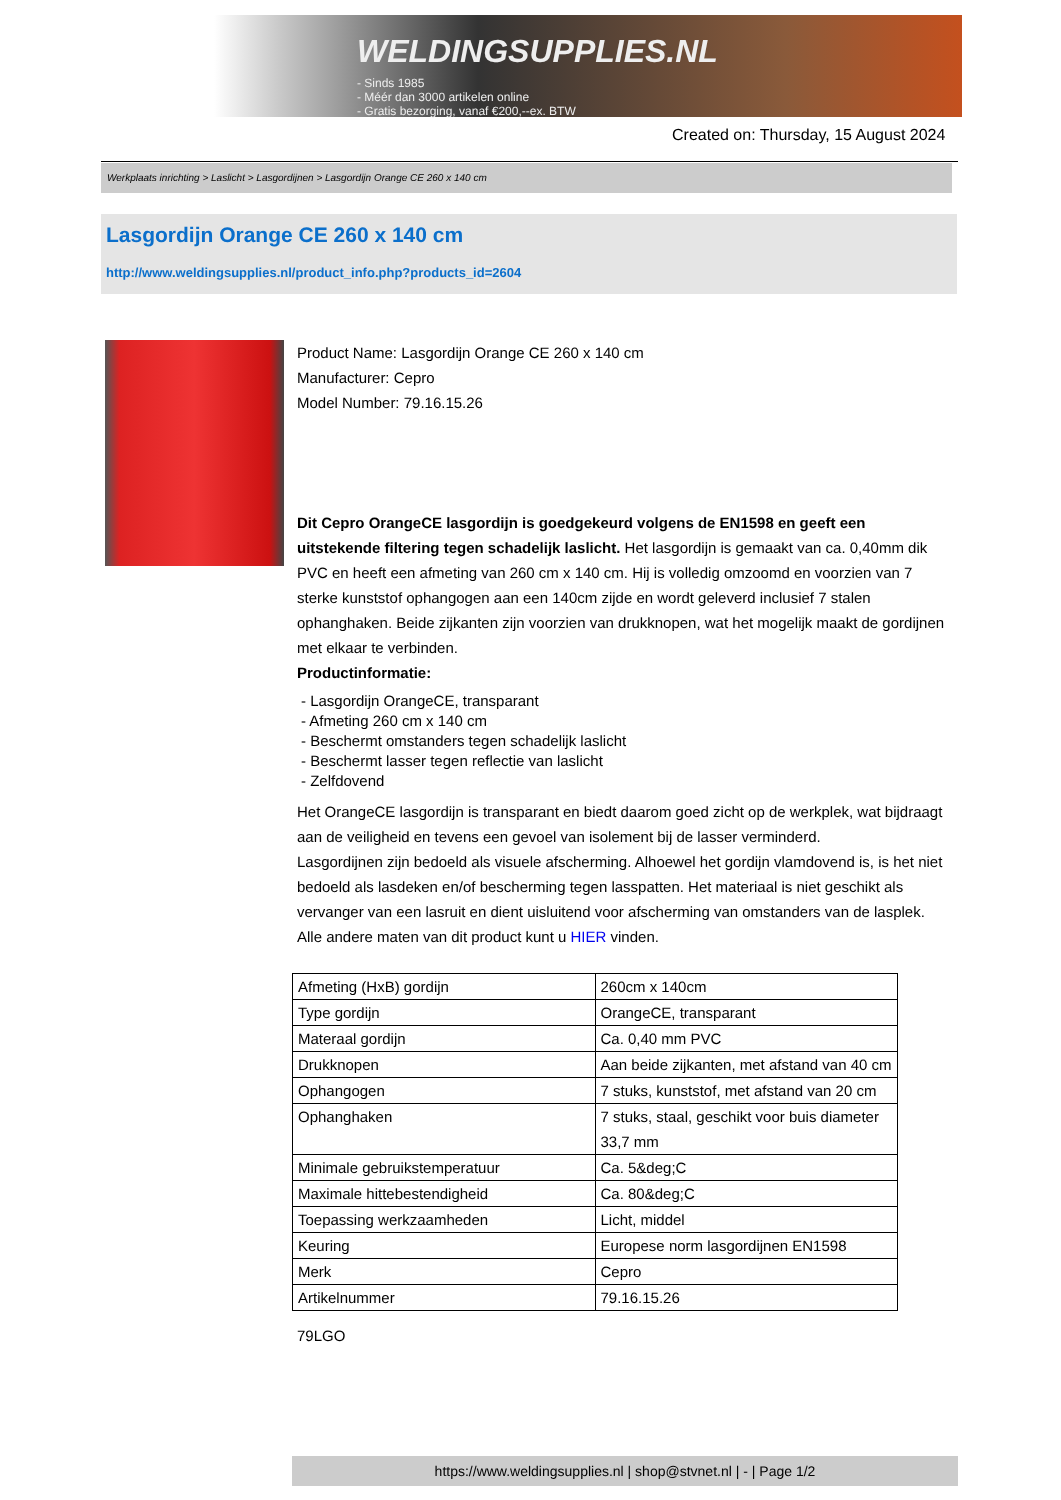WELDINGSUPPLIES.NL
- Sinds 1985
- Méér dan 3000 artikelen online
- Gratis bezorging, vanaf €200,--ex. BTW
Created on: Thursday, 15 August 2024
Werkplaats inrichting > Laslicht > Lasgordijnen > Lasgordijn Orange CE 260 x 140 cm
Lasgordijn Orange CE 260 x 140 cm
http://www.weldingsupplies.nl/product_info.php?products_id=2604
Product Name: Lasgordijn Orange CE 260 x 140 cm
Manufacturer: Cepro
Model Number: 79.16.15.26
Dit Cepro OrangeCE lasgordijn is goedgekeurd volgens de EN1598 en geeft een uitstekende filtering tegen schadelijk laslicht. Het lasgordijn is gemaakt van ca. 0,40mm dik PVC en heeft een afmeting van 260 cm x 140 cm. Hij is volledig omzoomd en voorzien van 7 sterke kunststof ophangogen aan een 140cm zijde en wordt geleverd inclusief 7 stalen ophanghaken. Beide zijkanten zijn voorzien van drukknopen, wat het mogelijk maakt de gordijnen met elkaar te verbinden.
Productinformatie:
- Lasgordijn OrangeCE, transparant
- Afmeting 260 cm x 140 cm
- Beschermt omstanders tegen schadelijk laslicht
- Beschermt lasser tegen reflectie van laslicht
- Zelfdovend
Het OrangeCE lasgordijn is transparant en biedt daarom goed zicht op de werkplek, wat bijdraagt aan de veiligheid en tevens een gevoel van isolement bij de lasser verminderd.
Lasgordijnen zijn bedoeld als visuele afscherming. Alhoewel het gordijn vlamdovend is, is het niet bedoeld als lasdeken en/of bescherming tegen lasspatten. Het materiaal is niet geschikt als vervanger van een lasruit en dient uisluitend voor afscherming van omstanders van de lasplek.
Alle andere maten van dit product kunt u HIER vinden.
| Afmeting (HxB) gordijn | 260cm x 140cm |
| Type gordijn | OrangeCE, transparant |
| Materaal gordijn | Ca. 0,40 mm PVC |
| Drukknopen | Aan beide zijkanten, met afstand van 40 cm |
| Ophangogen | 7 stuks, kunststof, met afstand van 20 cm |
| Ophanghaken | 7 stuks, staal, geschikt voor buis diameter 33,7 mm |
| Minimale gebruikstemperatuur | Ca. 5&deg;C |
| Maximale hittebestendigheid | Ca. 80&deg;C |
| Toepassing werkzaamheden | Licht, middel |
| Keuring | Europese norm lasgordijnen EN1598 |
| Merk | Cepro |
| Artikelnummer | 79.16.15.26 |
79LGO
https://www.weldingsupplies.nl | shop@stvnet.nl | - | Page 1/2